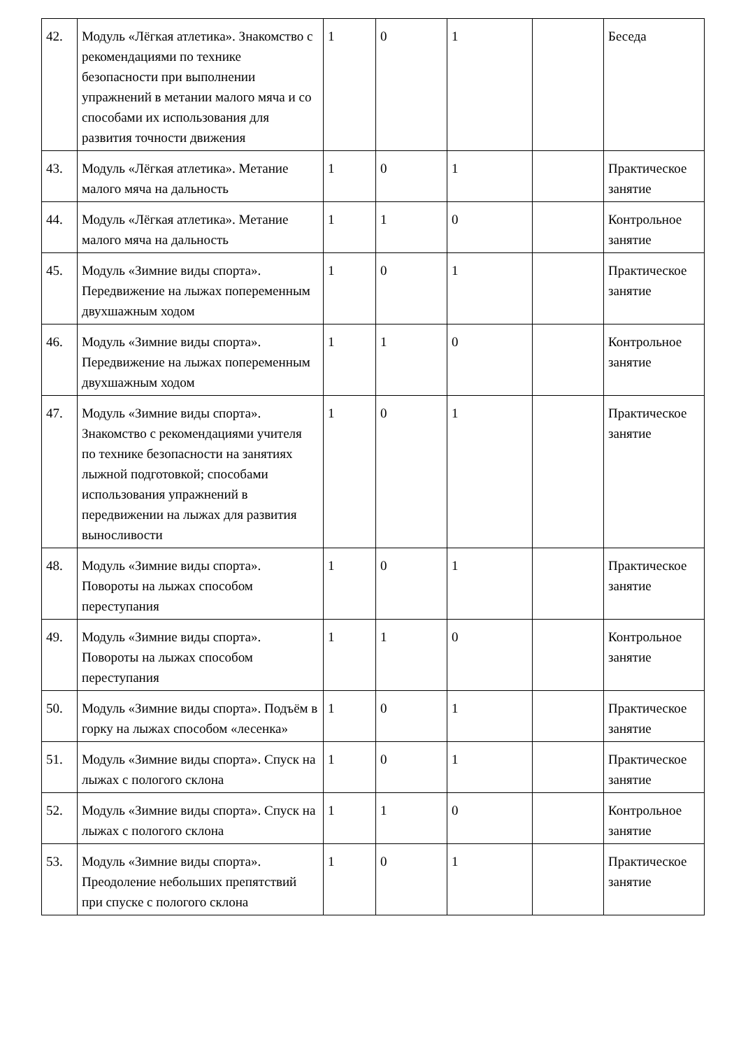| 42. | Модуль «Лёгкая атлетика». Знакомство с рекомендациями по технике безопасности при выполнении упражнений в метании малого мяча и со способами их использования для развития точности движения | 1 | 0 | 1 | | Беседа |
| 43. | Модуль «Лёгкая атлетика». Метание малого мяча на дальность | 1 | 0 | 1 | | Практическое занятие |
| 44. | Модуль «Лёгкая атлетика». Метание малого мяча на дальность | 1 | 1 | 0 | | Контрольное занятие |
| 45. | Модуль «Зимние виды спорта». Передвижение на лыжах попеременным двухшажным ходом | 1 | 0 | 1 | | Практическое занятие |
| 46. | Модуль «Зимние виды спорта». Передвижение на лыжах попеременным двухшажным ходом | 1 | 1 | 0 | | Контрольное занятие |
| 47. | Модуль «Зимние виды спорта». Знакомство с рекомендациями учителя по технике безопасности на занятиях лыжной подготовкой; способами использования упражнений в передвижении на лыжах для развития выносливости | 1 | 0 | 1 | | Практическое занятие |
| 48. | Модуль «Зимние виды спорта». Повороты на лыжах способом переступания | 1 | 0 | 1 | | Практическое занятие |
| 49. | Модуль «Зимние виды спорта». Повороты на лыжах способом переступания | 1 | 1 | 0 | | Контрольное занятие |
| 50. | Модуль «Зимние виды спорта». Подъём в горку на лыжах способом «лесенка» | 1 | 0 | 1 | | Практическое занятие |
| 51. | Модуль «Зимние виды спорта». Спуск на лыжах с пологого склона | 1 | 0 | 1 | | Практическое занятие |
| 52. | Модуль «Зимние виды спорта». Спуск на лыжах с пологого склона | 1 | 1 | 0 | | Контрольное занятие |
| 53. | Модуль «Зимние виды спорта». Преодоление небольших препятствий при спуске с пологого склона | 1 | 0 | 1 | | Практическое занятие |